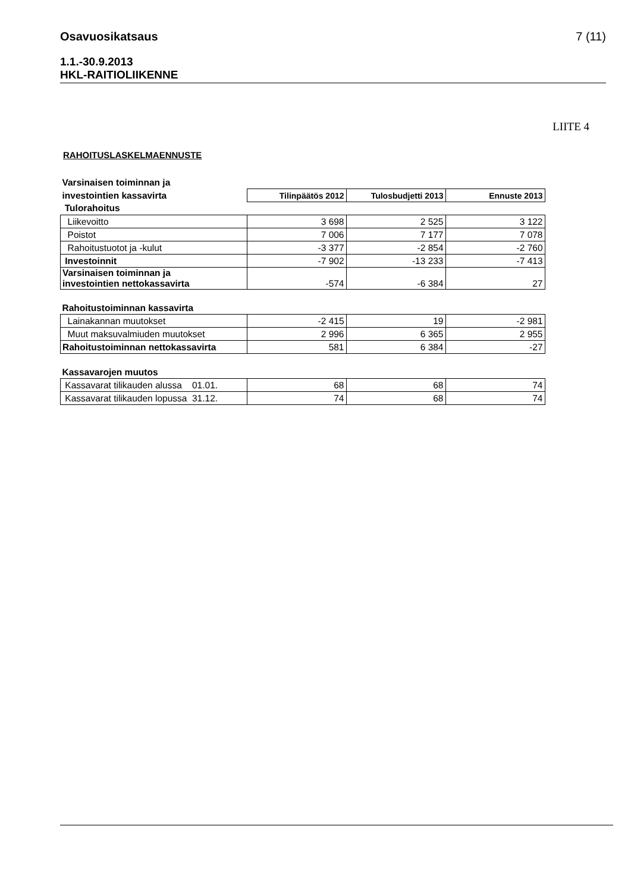Osavuosikatsaus 7 (11)
1.1.-30.9.2013
HKL-RAITIOLIIKENNE
LIITE 4
RAHOITUSLASKELMAENNUSTE
| Varsinaisen toiminnan ja | | | |
| investointien kassavirta | Tilinpäätös 2012 | Tulosbudjetti 2013 | Ennuste 2013 |
| Tulorahoitus | | | |
| Liikevoitto | 3 698 | 2 525 | 3 122 |
| Poistot | 7 006 | 7 177 | 7 078 |
| Rahoitustuotot ja -kulut | -3 377 | -2 854 | -2 760 |
| Investoinnit | -7 902 | -13 233 | -7 413 |
| Varsinaisen toiminnan ja investointien nettokassavirta | -574 | -6 384 | 27 |
| Rahoitustoiminnan kassavirta | | | |
| Lainakannan muutokset | -2 415 | 19 | -2 981 |
| Muut maksuvalmiuden muutokset | 2 996 | 6 365 | 2 955 |
| Rahoitustoiminnan nettokassavirta | 581 | 6 384 | -27 |
| Kassavarojen muutos | | | |
| Kassavarat tilikauden alussa 01.01. | 68 | 68 | 74 |
| Kassavarat tilikauden lopussa 31.12. | 74 | 68 | 74 |